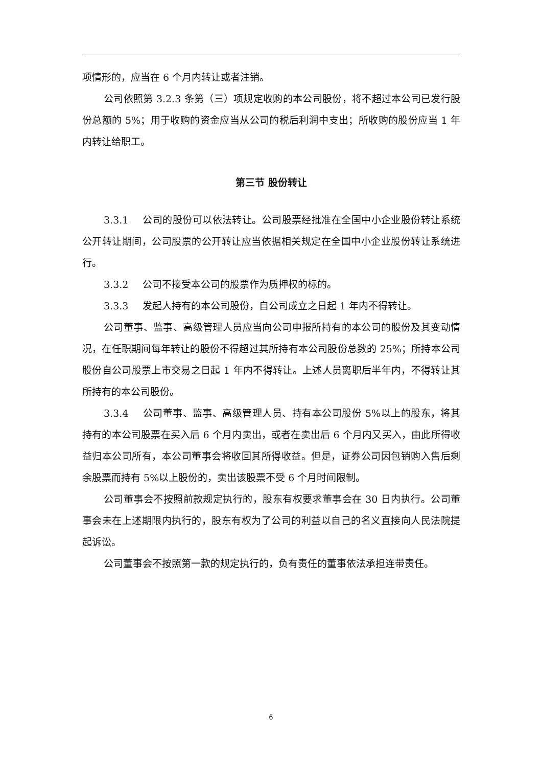项情形的，应当在 6 个月内转让或者注销。
公司依照第 3.2.3 条第（三）项规定收购的本公司股份，将不超过本公司已发行股份总额的 5%；用于收购的资金应当从公司的税后利润中支出；所收购的股份应当 1 年内转让给职工。
第三节 股份转让
3.3.1 公司的股份可以依法转让。公司股票经批准在全国中小企业股份转让系统公开转让期间，公司股票的公开转让应当依据相关规定在全国中小企业股份转让系统进行。
3.3.2 公司不接受本公司的股票作为质押权的标的。
3.3.3 发起人持有的本公司股份，自公司成立之日起 1 年内不得转让。
公司董事、监事、高级管理人员应当向公司申报所持有的本公司的股份及其变动情况，在任职期间每年转让的股份不得超过其所持有本公司股份总数的 25%；所持本公司股份自公司股票上市交易之日起 1 年内不得转让。上述人员离职后半年内，不得转让其所持有的本公司股份。
3.3.4 公司董事、监事、高级管理人员、持有本公司股份 5%以上的股东，将其持有的本公司股票在买入后 6 个月内卖出，或者在卖出后 6 个月内又买入，由此所得收益归本公司所有，本公司董事会将收回其所得收益。但是，证券公司因包销购入售后剩余股票而持有 5%以上股份的，卖出该股票不受 6 个月时间限制。
公司董事会不按照前款规定执行的，股东有权要求董事会在 30 日内执行。公司董事会未在上述期限内执行的，股东有权为了公司的利益以自己的名义直接向人民法院提起诉讼。
公司董事会不按照第一款的规定执行的，负有责任的董事依法承担连带责任。
6